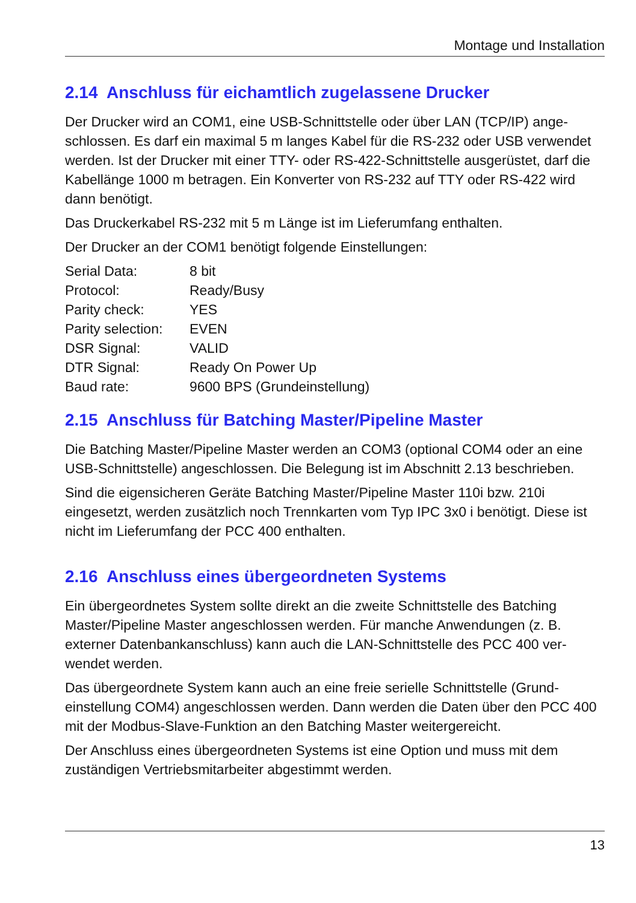Montage und Installation
2.14 Anschluss für eichamtlich zugelassene Drucker
Der Drucker wird an COM1, eine USB-Schnittstelle oder über LAN (TCP/IP) ange­schlossen. Es darf ein maximal 5 m langes Kabel für die RS-232 oder USB ver­wendet werden. Ist der Drucker mit einer TTY- oder RS-422-Schnittstelle ausge­rüstet, darf die Kabellänge 1000 m betragen. Ein Konverter von RS-232 auf TTY oder RS-422 wird dann benötigt.
Das Druckerkabel RS-232 mit 5 m Länge ist im Lieferumfang enthalten.
Der Drucker an der COM1 benötigt folgende Einstellungen:
| Serial Data: | 8 bit |
| Protocol: | Ready/Busy |
| Parity check: | YES |
| Parity selection: | EVEN |
| DSR Signal: | VALID |
| DTR Signal: | Ready On Power Up |
| Baud rate: | 9600 BPS (Grundeinstellung) |
2.15 Anschluss für Batching Master/Pipeline Master
Die Batching Master/Pipeline Master werden an COM3 (optional COM4 oder an eine USB-Schnittstelle) angeschlossen. Die Belegung ist im Abschnitt 2.13 be­schrieben.
Sind die eigensicheren Geräte Batching Master/Pipeline Master 110i bzw. 210i eingesetzt, werden zusätzlich noch Trennkarten vom Typ IPC 3x0 i benötigt. Die­se ist nicht im Lieferumfang der PCC 400 enthalten.
2.16 Anschluss eines übergeordneten Systems
Ein übergeordnetes System sollte direkt an die zweite Schnittstelle des Batching Master/Pipeline Master angeschlossen werden. Für manche Anwendungen (z. B. externer Datenbankanschluss) kann auch die LAN-Schnittstelle des PCC 400 ver­wendet werden.
Das übergeordnete System kann auch an eine freie serielle Schnittstelle (Grund­einstellung COM4) angeschlossen werden. Dann werden die Daten über den PCC 400 mit der Modbus-Slave-Funktion an den Batching Master weitergereicht.
Der Anschluss eines übergeordneten Systems ist eine Option und muss mit dem zuständigen Vertriebsmitarbeiter abgestimmt werden.
13